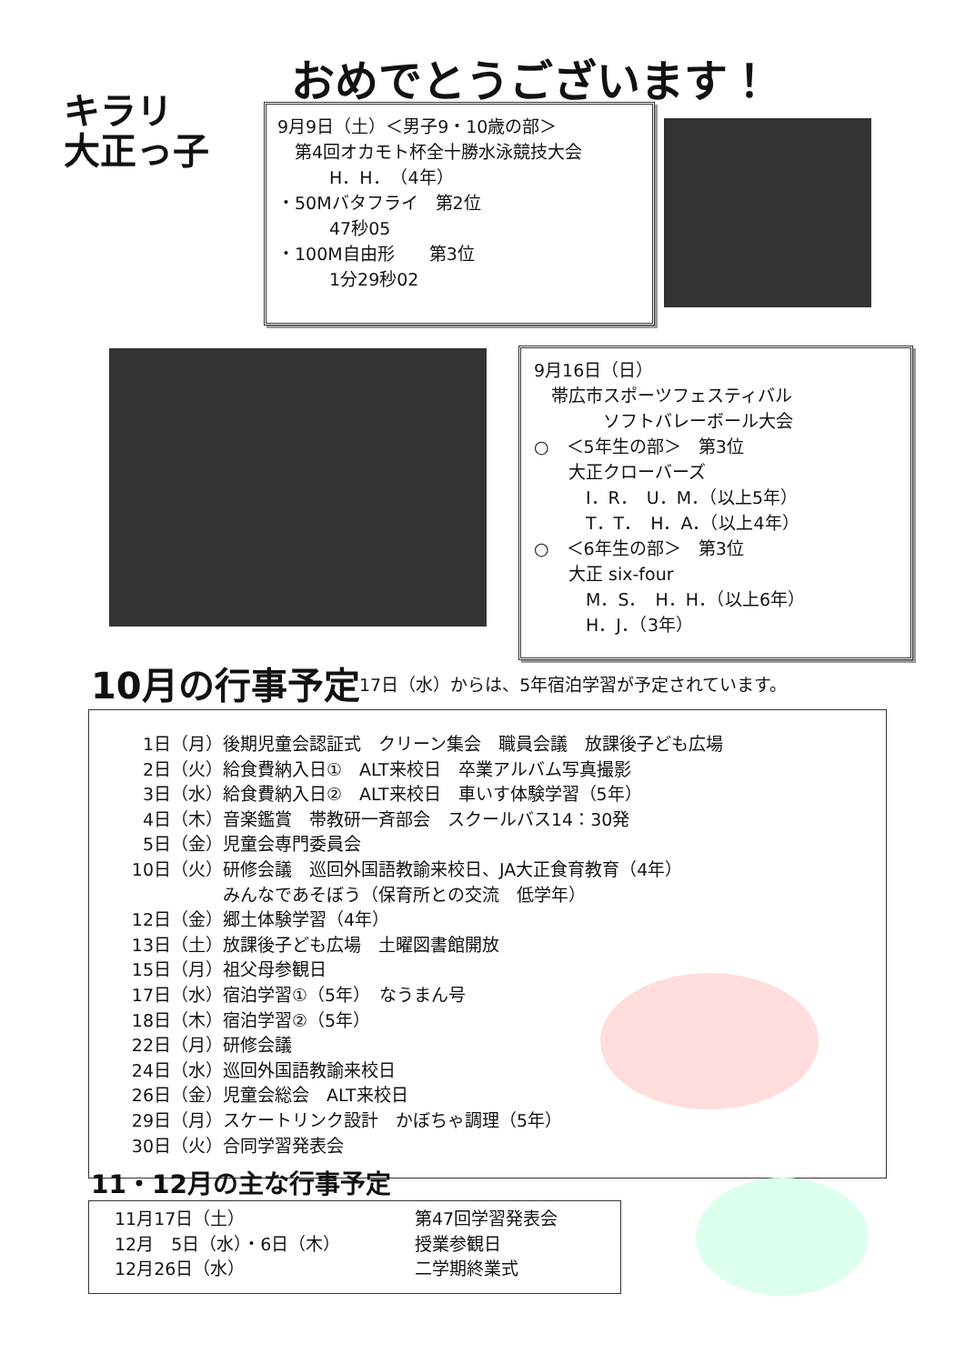キラリ
大正っ子
おめでとうございます！
9月9日（土）＜男子9・10歳の部＞
　第4回オカモト杯全十勝水泳競技大会
　　　H．H．　（4年）
・50Mバタフライ　第2位
　　　47秒05
・100M自由形　　第3位
　　　1分29秒02
9月16日（日）
　帯広市スポーツフェスティバル
　　　　ソフトバレーボール大会
○　＜5年生の部＞　第3位
　　大正クローバーズ
　　　I．R．　U．M．（以上5年）
　　　T．T．　H．A．（以上4年）
○　＜6年生の部＞　第3位
　　大正 six-four
　　　M．S．　H．H．（以上6年）
　　　H．J．（3年）
10月の行事予定
17日（水）からは、5年宿泊学習が予定されています。
| 1日（月） | 後期児童会認証式 クリーン集会 職員会議 放課後子ども広場 |
| 2日（火） | 給食費納入日① ALT来校日 卒業アルバム写真撮影 |
| 3日（水） | 給食費納入日② ALT来校日 車いす体験学習（5年） |
| 4日（木） | 音楽鑑賞 帯教研一斉部会 スクールバス14：30発 |
| 5日（金） | 児童会専門委員会 |
| 10日（火） | 研修会議 巡回外国語教諭来校日、JA大正食育教育（4年） みんなであそぼう（保育所との交流 低学年） |
| 12日（金） | 郷土体験学習（4年） |
| 13日（土） | 放課後子ども広場 土曜図書館開放 |
| 15日（月） | 祖父母参観日 |
| 17日（水） | 宿泊学習①（5年） なうまん号 |
| 18日（木） | 宿泊学習②（5年） |
| 22日（月） | 研修会議 |
| 24日（水） | 巡回外国語教諭来校日 |
| 26日（金） | 児童会総会 ALT来校日 |
| 29日（月） | スケートリンク設計 かぼちゃ調理（5年） |
| 30日（火） | 合同学習発表会 |
11・12月の主な行事予定
| | 11月17日（土） | 第47回学習発表会 |
| | 12月 5日（水）・6日（木） | 授業参観日 |
| | 12月26日（水） | 二学期終業式 |